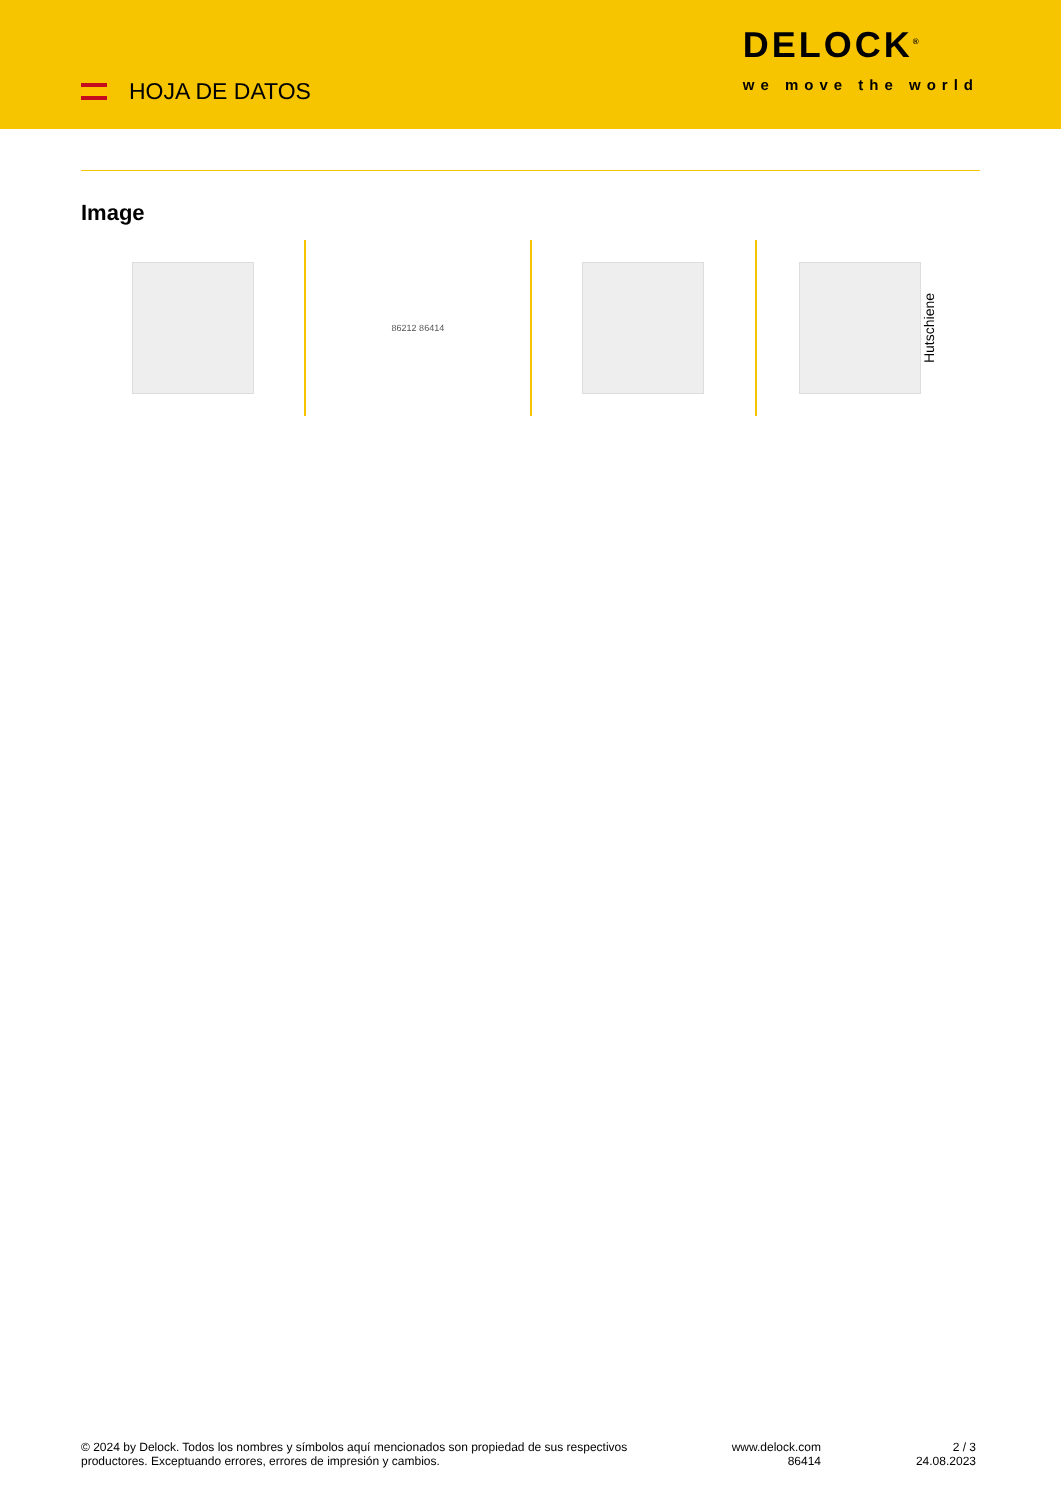HOJA DE DATOS
DELOCK<sup>®</sup>
we move the world
Image
86212 86414
Hutschiene
© 2024 by Delock. Todos los nombres y símbolos aquí mencionados son propiedad de sus respectivos productores. Exceptuando errores, errores de impresión y cambios.
www.delock.com
86414
2 / 3
24.08.2023